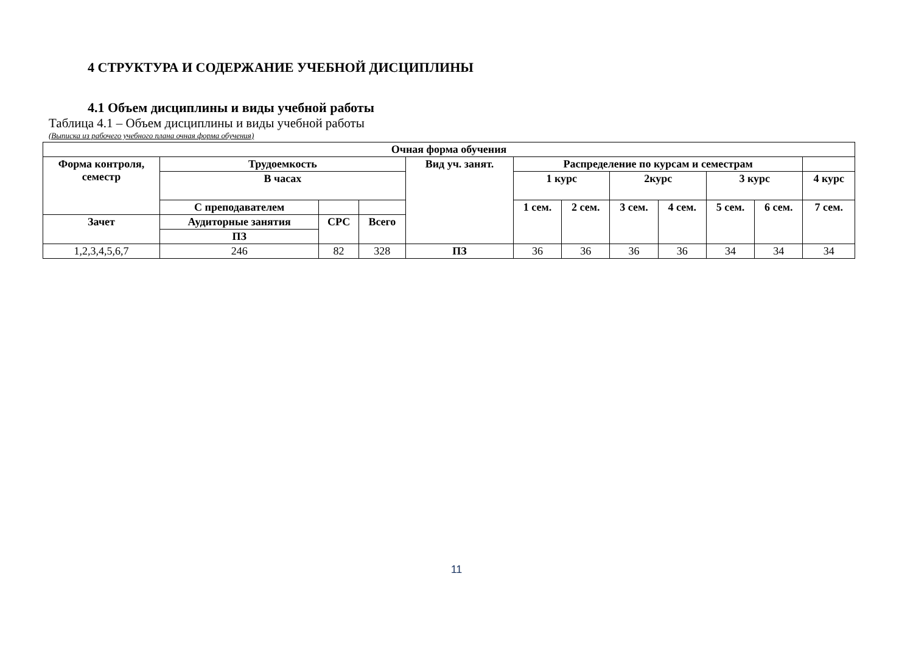4 СТРУКТУРА И СОДЕРЖАНИЕ УЧЕБНОЙ ДИСЦИПЛИНЫ
4.1 Объем дисциплины и виды учебной работы
Таблица 4.1 – Объем дисциплины и виды учебной работы
(Выписка из рабочего учебного плана очная форма обучения)
| Очная форма обучения | | | | | | | | | | | | |
| --- | --- | --- | --- | --- | --- | --- | --- | --- | --- | --- | --- | --- |
| Форма контроля, семестр | Трудоемкость | | | Вид уч. занят. | Распределение по курсам и семестрам | | | | | | | |
| | В часах | | | | 1 курс | | 2курс | | 3 курс | | 4 курс | |
| | С преподавателем | | | | 1 сем. | 2 сем. | 3 сем. | 4 сем. | 5 сем. | 6 сем. | 7 сем. | |
| Зачет | Аудиторные занятия | СРС | Всего | | | | | | | | | |
| | ПЗ | | | | | | | | | | | |
| 1,2,3,4,5,6,7 | 246 | 82 | 328 | ПЗ | 36 | 36 | 36 | 36 | 34 | 34 | 34 | |
11